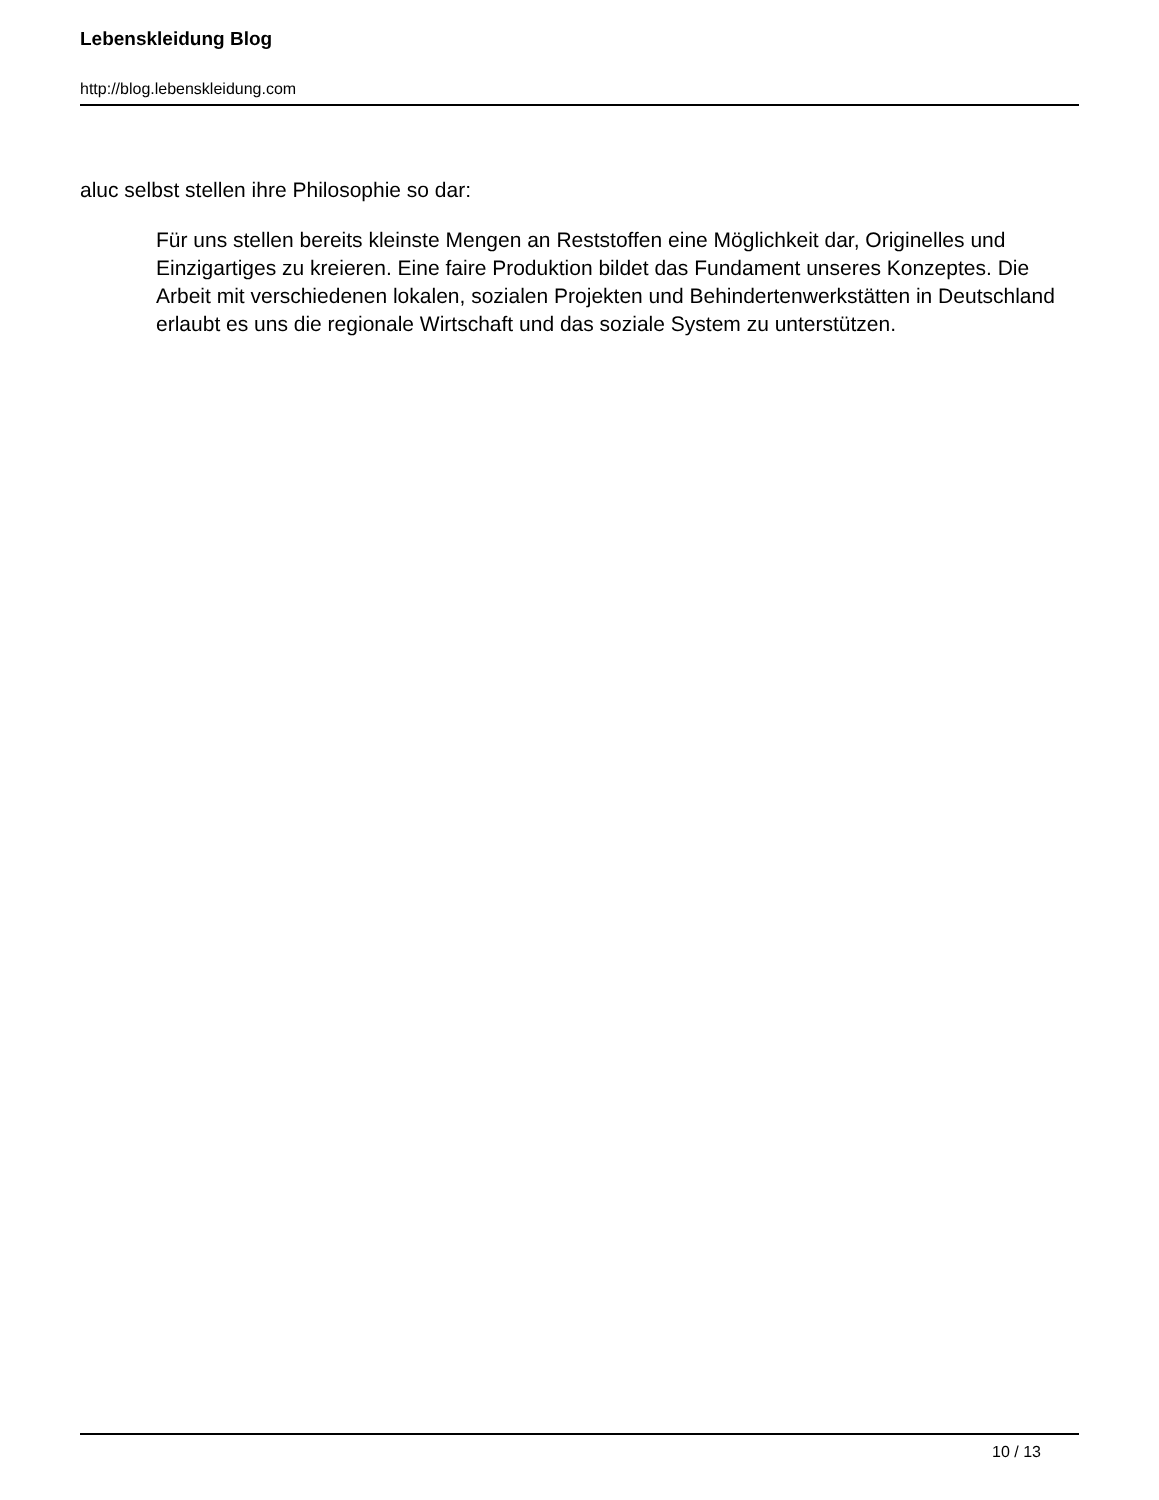Lebenskleidung Blog
http://blog.lebenskleidung.com
aluc selbst stellen ihre Philosophie so dar:
Für uns stellen bereits kleinste Mengen an Reststoffen eine Möglichkeit dar, Originelles und Einzigartiges zu kreieren. Eine faire Produktion bildet das Fundament unseres Konzeptes. Die Arbeit mit verschiedenen lokalen, sozialen Projekten und Behindertenwerkstätten in Deutschland erlaubt es uns die regionale Wirtschaft und das soziale System zu unterstützen.
10 / 13